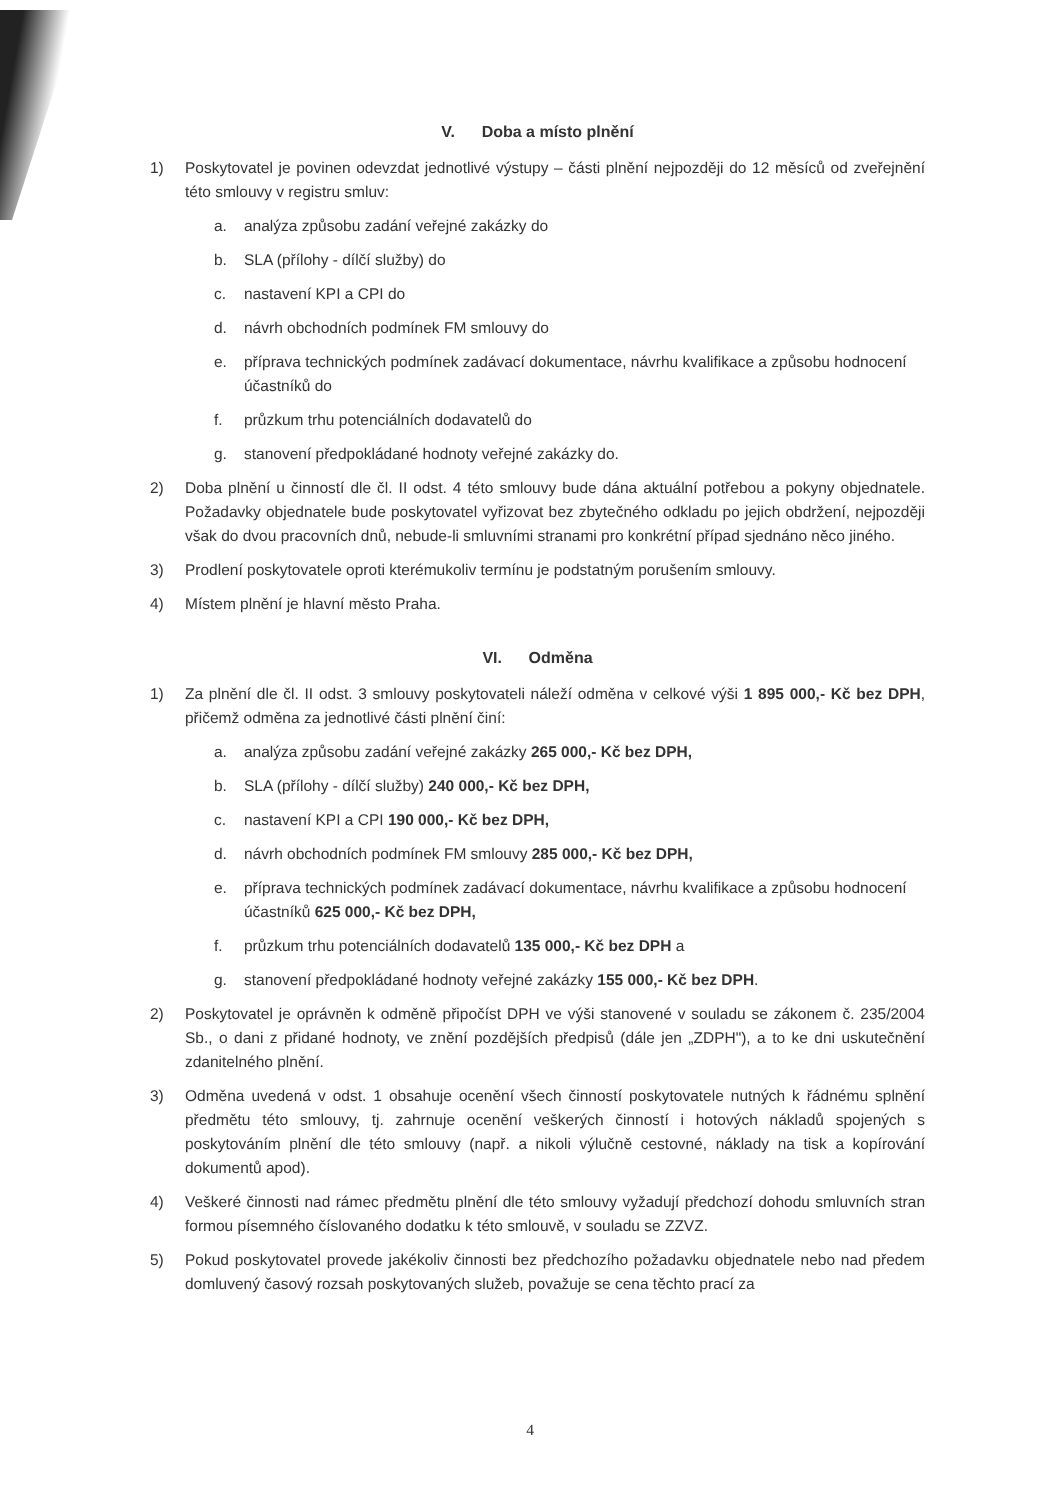V. Doba a místo plnění
1) Poskytovatel je povinen odevzdat jednotlivé výstupy – části plnění nejpozději do 12 měsíců od zveřejnění této smlouvy v registru smluv:
a. analýza způsobu zadání veřejné zakázky do
b. SLA (přílohy - dílčí služby) do
c. nastavení KPI a CPI do
d. návrh obchodních podmínek FM smlouvy do
e. příprava technických podmínek zadávací dokumentace, návrhu kvalifikace a způsobu hodnocení účastníků do
f. průzkum trhu potenciálních dodavatelů do
g. stanovení předpokládané hodnoty veřejné zakázky do.
2) Doba plnění u činností dle čl. II odst. 4 této smlouvy bude dána aktuální potřebou a pokyny objednatele. Požadavky objednatele bude poskytovatel vyřizovat bez zbytečného odkladu po jejich obdržení, nejpozději však do dvou pracovních dnů, nebude-li smluvními stranami pro konkrétní případ sjednáno něco jiného.
3) Prodlení poskytovatele oproti kterémukoliv termínu je podstatným porušením smlouvy.
4) Místem plnění je hlavní město Praha.
VI. Odměna
1) Za plnění dle čl. II odst. 3 smlouvy poskytovateli náleží odměna v celkové výši 1 895 000,- Kč bez DPH, přičemž odměna za jednotlivé části plnění činí:
a. analýza způsobu zadání veřejné zakázky 265 000,- Kč bez DPH,
b. SLA (přílohy - dílčí služby) 240 000,- Kč bez DPH,
c. nastavení KPI a CPI 190 000,- Kč bez DPH,
d. návrh obchodních podmínek FM smlouvy 285 000,- Kč bez DPH,
e. příprava technických podmínek zadávací dokumentace, návrhu kvalifikace a způsobu hodnocení účastníků 625 000,- Kč bez DPH,
f. průzkum trhu potenciálních dodavatelů 135 000,- Kč bez DPH a
g. stanovení předpokládané hodnoty veřejné zakázky 155 000,- Kč bez DPH.
2) Poskytovatel je oprávněn k odměně připočíst DPH ve výši stanovené v souladu se zákonem č. 235/2004 Sb., o dani z přidané hodnoty, ve znění pozdějších předpisů (dále jen „ZDPH"), a to ke dni uskutečnění zdanitelného plnění.
3) Odměna uvedená v odst. 1 obsahuje ocenění všech činností poskytovatele nutných k řádnému splnění předmětu této smlouvy, tj. zahrnuje ocenění veškerých činností i hotových nákladů spojených s poskytováním plnění dle této smlouvy (např. a nikoli výlučně cestovné, náklady na tisk a kopírování dokumentů apod).
4) Veškeré činnosti nad rámec předmětu plnění dle této smlouvy vyžadují předchozí dohodu smluvních stran formou písemného číslovaného dodatku k této smlouvě, v souladu se ZZVZ.
5) Pokud poskytovatel provede jakékoliv činnosti bez předchozího požadavku objednatele nebo nad předem domluvený časový rozsah poskytovaných služeb, považuje se cena těchto prací za
4